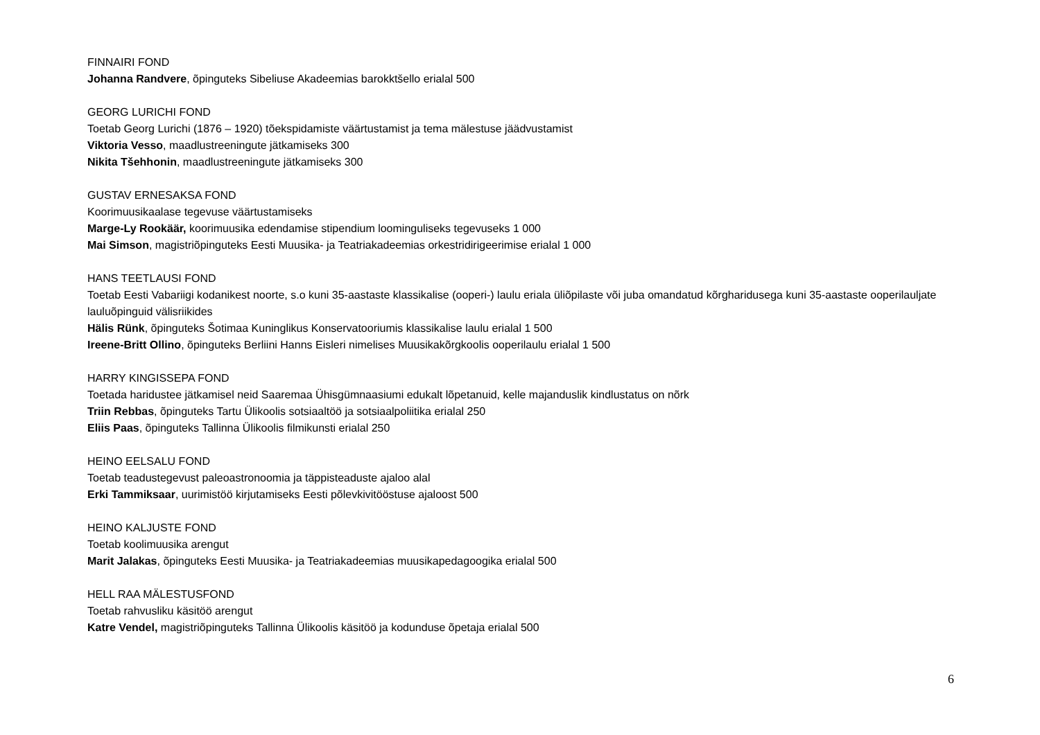FINNAIRI FOND
Johanna Randvere, õpinguteks Sibeliuse Akadeemias barokktšello erialal 500
GEORG LURICHI FOND
Toetab Georg Lurichi (1876 – 1920) tõekspidamiste väärtustamist ja tema mälestuse jäädvustamist
Viktoria Vesso, maadlustreeningute jätkamiseks 300
Nikita Tšehhonin, maadlustreeningute jätkamiseks 300
GUSTAV ERNESAKSA FOND
Koorimuusikaalase tegevuse väärtustamiseks
Marge-Ly Rookäär, koorimuusika edendamise stipendium loominguliseks tegevuseks 1 000
Mai Simson, magistriõpinguteks Eesti Muusika- ja Teatriakadeemias orkestridirigeerimise erialal 1 000
HANS TEETLAUSI FOND
Toetab Eesti Vabariigi kodanikest noorte, s.o kuni 35-aastaste klassikalise (ooperi-) laulu eriala üliõpilaste või juba omandatud kõrgharidusega kuni 35-aastaste ooperilauljate lauluõpinguid välisriikides
Hälis Rünk, õpinguteks Šotimaa Kuninglikus Konservatooriumis klassikalise laulu erialal 1 500
Ireene-Britt Ollino, õpinguteks Berliini Hanns Eisleri nimelises Muusikakõrgkoolis ooperilaulu erialal 1 500
HARRY KINGISSEPA FOND
Toetada haridustee jätkamisel neid Saaremaa Ühisgümnaasiumi edukalt lõpetanuid, kelle majanduslik kindlustatus on nõrk
Triin Rebbas, õpinguteks Tartu Ülikoolis sotsiaaltöö ja sotsiaalpoliitika erialal 250
Eliis Paas, õpinguteks Tallinna Ülikoolis filmikunsti erialal 250
HEINO EELSALU FOND
Toetab teadustegevust paleoastronoomia ja täppisteaduste ajaloo alal
Erki Tammiksaar, uurimistöö kirjutamiseks Eesti põlevkivitööstuse ajaloost 500
HEINO KALJUSTE FOND
Toetab koolimuusika arengut
Marit Jalakas, õpinguteks Eesti Muusika- ja Teatriakadeemias muusikapedagoogika erialal 500
HELL RAA MÄLESTUSFOND
Toetab rahvusliku käsitöö arengut
Katre Vendel, magistriõpinguteks Tallinna Ülikoolis käsitöö ja kodunduse õpetaja erialal 500
6